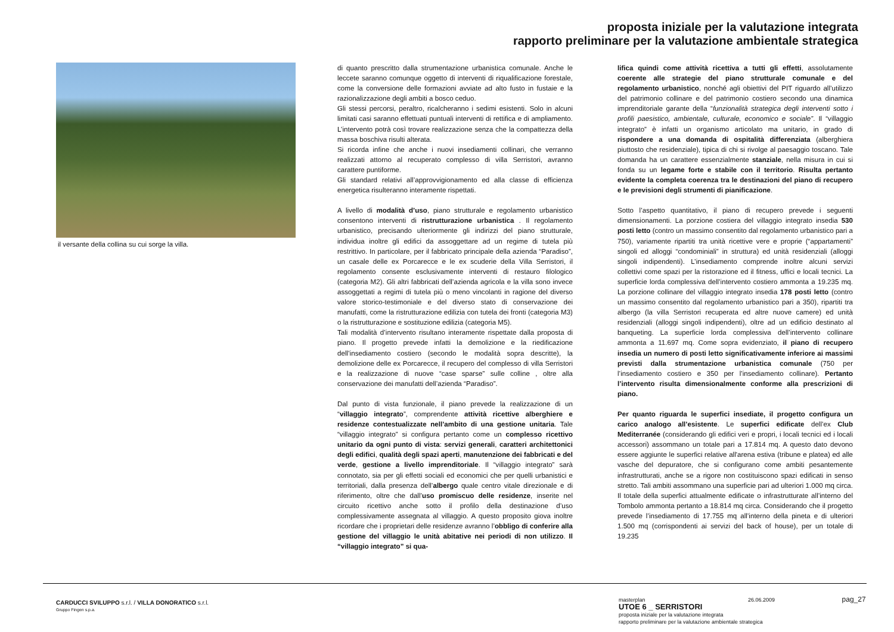proposta iniziale per la valutazione integrata
rapporto preliminare per la valutazione ambientale strategica
il versante della collina su cui sorge la villa.
di quanto prescritto dalla strumentazione urbanistica comunale. Anche le leccete saranno comunque oggetto di interventi di riqualificazione forestale, come la conversione delle formazioni avviate ad alto fusto in fustaie e la razionalizzazione degli ambiti a bosco ceduo.
Gli stessi percorsi, peraltro, ricalcheranno i sedimi esistenti. Solo in alcuni limitati casi saranno effettuati puntuali interventi di rettifica e di ampliamento. L’intervento potrà così trovare realizzazione senza che la compattezza della massa boschiva risulti alterata.
Si ricorda infine che anche i nuovi insediamenti collinari, che verranno realizzati attorno al recuperato complesso di villa Serristori, avranno carattere puntiforme.
Gli standard relativi all’approvvigionamento ed alla classe di efficienza energetica risulteranno interamente rispettati.
A livello di modalità d’uso, piano strutturale e regolamento urbanistico consentono interventi di ristrutturazione urbanistica . Il regolamento urbanistico, precisando ulteriormente gli indirizzi del piano strutturale, individua inoltre gli edifici da assoggettare ad un regime di tutela più restrittivo. In particolare, per il fabbricato principale della azienda “Paradiso”, un casale delle ex Porcarecce e le ex scuderie della Villa Serristori, il regolamento consente esclusivamente interventi di restauro filologico (categoria M2). Gli altri fabbricati dell’azienda agricola e la villa sono invece assoggettati a regimi di tutela più o meno vincolanti in ragione del diverso valore storico-testimoniale e del diverso stato di conservazione dei manufatti, come la ristrutturazione edilizia con tutela dei fronti (categoria M3) o la ristrutturazione e sostituzione edilizia (categoria M5).
Tali modalità d’intervento risultano interamente rispettate dalla proposta di piano. Il progetto prevede infatti la demolizione e la riedificazione dell’insediamento costiero (secondo le modalità sopra descritte), la demolizione delle ex Porcarecce, il recupero del complesso di villa Serristori e la realizzazione di nuove “case sparse” sulle colline , oltre alla conservazione dei manufatti dell’azienda “Paradiso”.
Dal punto di vista funzionale, il piano prevede la realizzazione di un “villaggio integrato”, comprendente attività ricettive alberghiere e residenze contestualizzate nell’ambito di una gestione unitaria. Tale “villaggio integrato” si configura pertanto come un complesso ricettivo unitario da ogni punto di vista: servizi generali, caratteri architettonici degli edifici, qualità degli spazi aperti, manutenzione dei fabbricati e del verde, gestione a livello imprenditoriale. Il “villaggio integrato” sarà connotato, sia per gli effetti sociali ed economici che per quelli urbanistici e territoriali, dalla presenza dell’albergo quale centro vitale direzionale e di riferimento, oltre che dall’uso promiscuo delle residenze, inserite nel circuito ricettivo anche sotto il profilo della destinazione d’uso complessivamente assegnata al villaggio. A questo proposito giova inoltre ricordare che i proprietari delle residenze avranno l’obbligo di conferire alla gestione del villaggio le unità abitative nei periodi di non utilizzo. Il “villaggio integrato” si qua-
lifica quindi come attività ricettiva a tutti gli effetti, assolutamente coerente alle strategie del piano strutturale comunale e del regolamento urbanistico, nonché agli obiettivi del PIT riguardo all’utilizzo del patrimonio collinare e del patrimonio costiero secondo una dinamica imprenditoriale garante della “funzionalità strategica degli interventi sotto i profili paesistico, ambientale, culturale, economico e sociale”. Il “villaggio integrato” è infatti un organismo articolato ma unitario, in grado di rispondere a una domanda di ospitalità differenziata (alberghiera piuttosto che residenziale), tipica di chi si rivolge al paesaggio toscano. Tale domanda ha un carattere essenzialmente stanziale, nella misura in cui si fonda su un legame forte e stabile con il territorio. Risulta pertanto evidente la completa coerenza tra le destinazioni del piano di recupero e le previsioni degli strumenti di pianificazione.
Sotto l’aspetto quantitativo, il piano di recupero prevede i seguenti dimensionamenti. La porzione costiera del villaggio integrato insedia 530 posti letto (contro un massimo consentito dal regolamento urbanistico pari a 750), variamente ripartiti tra unità ricettive vere e proprie (“appartamenti” singoli ed alloggi “condominiali” in struttura) ed unità residenziali (alloggi singoli indipendenti). L’insediamento comprende inoltre alcuni servizi collettivi come spazi per la ristorazione ed il fitness, uffici e locali tecnici. La superficie lorda complessiva dell’intervento costiero ammonta a 19.235 mq. La porzione collinare del villaggio integrato insedia 178 posti letto (contro un massimo consentito dal regolamento urbanistico pari a 350), ripartiti tra albergo (la villa Serristori recuperata ed altre nuove camere) ed unità residenziali (alloggi singoli indipendenti), oltre ad un edificio destinato al banqueting. La superficie lorda complessiva dell’intervento collinare ammonta a 11.697 mq. Come sopra evidenziato, il piano di recupero insedia un numero di posti letto significativamente inferiore ai massimi previsti dalla strumentazione urbanistica comunale (750 per l’insediamento costiero e 350 per l’insediamento collinare). Pertanto l’intervento risulta dimensionalmente conforme alla prescrizioni di piano.
Per quanto riguarda le superfici insediate, il progetto configura un carico analogo all’esistente. Le superfici edificate dell’ex Club Mediterranée (considerando gli edifici veri e propri, i locali tecnici ed i locali accessori) assommano un totale pari a 17.814 mq. A questo dato devono essere aggiunte le superfici relative all'arena estiva (tribune e platea) ed alle vasche del depuratore, che si configurano come ambiti pesantemente infrastrutturati, anche se a rigore non costituiscono spazi edificati in senso stretto. Tali ambiti assommano una superficie pari ad ulteriori 1.000 mq circa. Il totale della superfici attualmente edificate o infrastrutturate all’interno del Tombolo ammonta pertanto a 18.814 mq circa. Considerando che il progetto prevede l’insediamento di 17.755 mq all’interno della pineta e di ulteriori 1.500 mq (corrispondenti ai servizi del back of house), per un totale di 19.235
CARDUCCI SVILUPPO s.r.l. / VILLA DONORATICO s.r.l.
Gruppo Fingen s.p.a.
masterplan 26.06.2009 pag_27
UTOE 6 _ SERRISTORI
proposta iniziale per la valutazione integrata
rapporto preliminare per la valutazione ambientale strategica